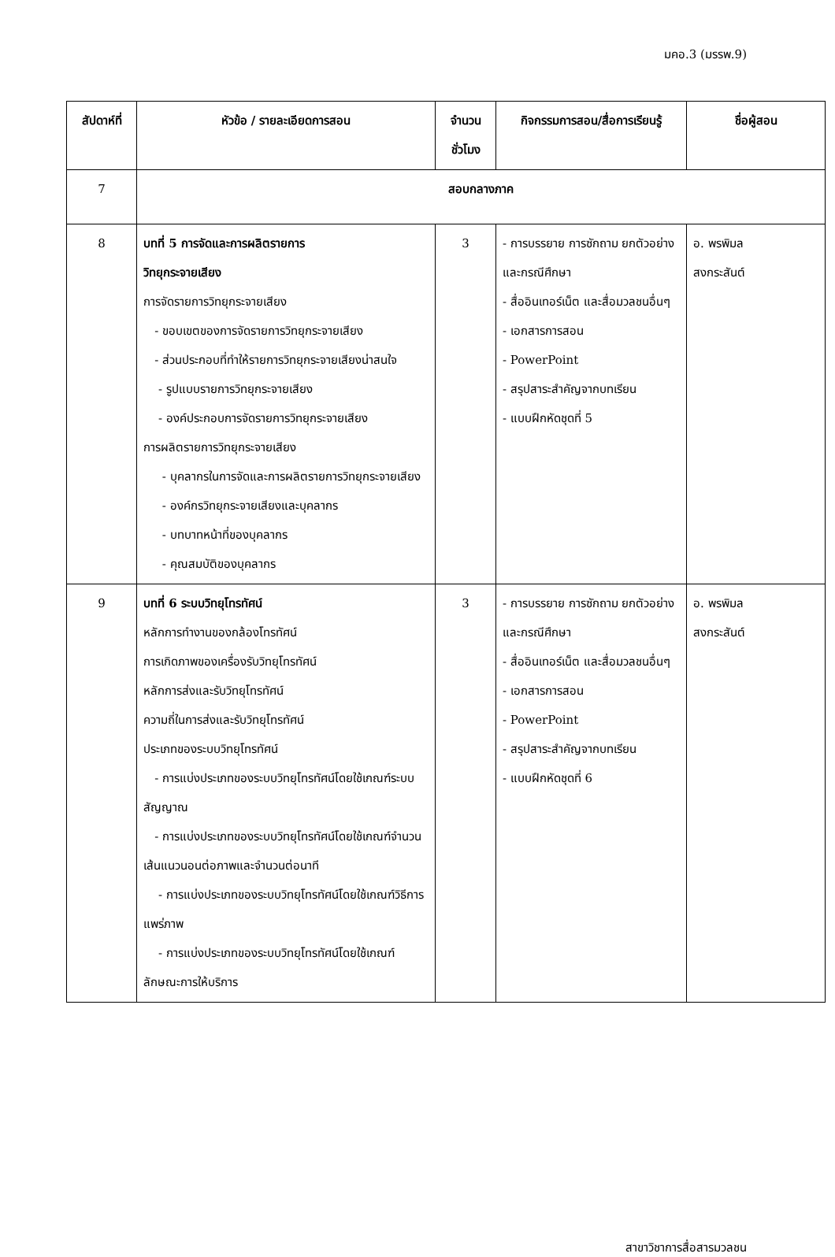มคอ.3 (มรรพ.9)
| สัปดาห์ที่ | หัวข้อ / รายละเอียดการสอน | จำนวน ชั่วโมง | กิจกรรมการสอน/สื่อการเรียนรู้ | ชื่อผู้สอน |
| --- | --- | --- | --- | --- |
| 7 | สอบกลางภาค | | | |
| 8 | บทที่ 5 การจัดและการผลิตรายการ วิทยุกระจายเสียง การจัดรายการวิทยุกระจายเสียง - ขอบเขตของการจัดรายการวิทยุกระจายเสียง - ส่วนประกอบที่ทำให้รายการวิทยุกระจายเสียงน่าสนใจ - รูปแบบรายการวิทยุกระจายเสียง - องค์ประกอบการจัดรายการวิทยุกระจายเสียง การผลิตรายการวิทยุกระจายเสียง - บุคลากรในการจัดและการผลิตรายการวิทยุกระจายเสียง - องค์กรวิทยุกระจายเสียงและบุคลากร - บทบาทหน้าที่ของบุคลากร - คุณสมบัติของบุคลากร | 3 | - การบรรยาย การซักถาม ยกตัวอย่างและกรณีศึกษา - สื่ออินเทอร์เน็ต และสื่อมวลชนอื่นๆ - เอกสารการสอน - PowerPoint - สรุปสาระสำคัญจากบทเรียน - แบบฝึกหัดชุดที่ 5 | อ. พรพิมล สงกระสันต์ |
| 9 | บทที่ 6 ระบบวิทยุโทรทัศน์ หลักการทำงานของกล้องโทรทัศน์ การเกิดภาพของเครื่องรับวิทยุโทรทัศน์ หลักการส่งและรับวิทยุโทรทัศน์ ความถี่ในการส่งและรับวิทยุโทรทัศน์ ประเภทของระบบวิทยุโทรทัศน์ - การแบ่งประเภทของระบบวิทยุโทรทัศน์โดยใช้เกณฑ์ระบบสัญญาณ - การแบ่งประเภทของระบบวิทยุโทรทัศน์โดยใช้เกณฑ์จำนวนเส้นแนวนอนต่อภาพและจำนวนต่อนาที - การแบ่งประเภทของระบบวิทยุโทรทัศน์โดยใช้เกณฑ์วิธีการแพร่ภาพ - การแบ่งประเภทของระบบวิทยุโทรทัศน์โดยใช้เกณฑ์ลักษณะการให้บริการ | 3 | - การบรรยาย การซักถาม ยกตัวอย่างและกรณีศึกษา - สื่ออินเทอร์เน็ต และสื่อมวลชนอื่นๆ - เอกสารการสอน - PowerPoint - สรุปสาระสำคัญจากบทเรียน - แบบฝึกหัดชุดที่ 6 | อ. พรพิมล สงกระสันต์ |
สาขาวิชาการสื่อสารมวลชน